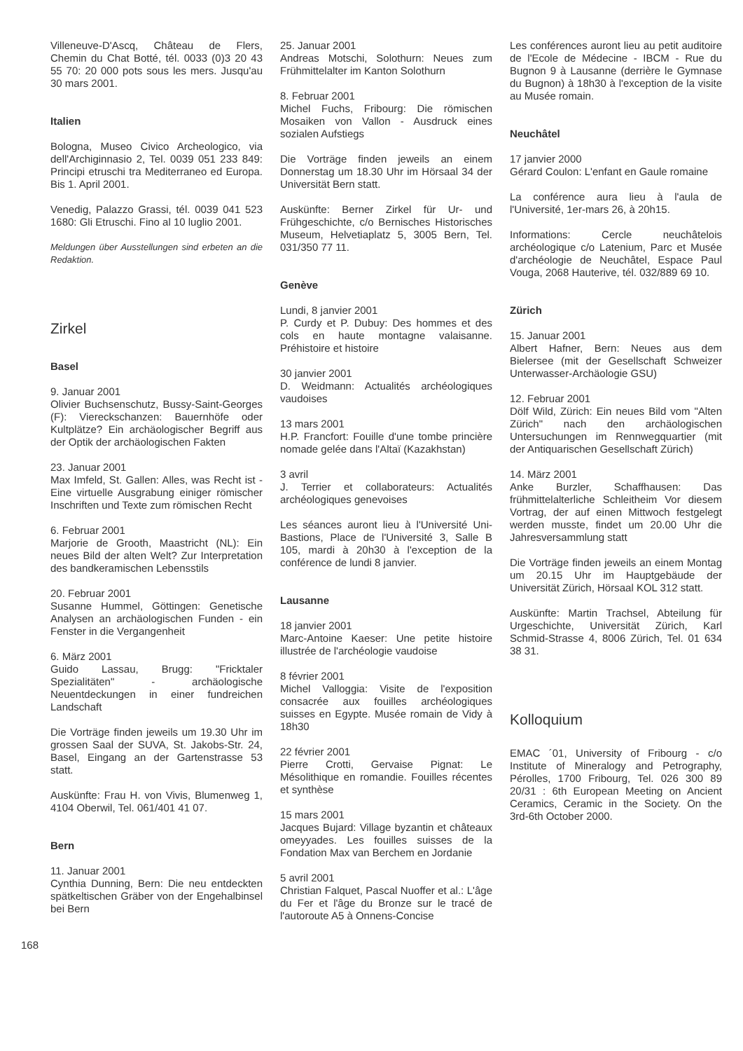Villeneuve-D'Ascq, Château de Flers, Chemin du Chat Botté, tél. 0033 (0)3 20 43 55 70: 20 000 pots sous les mers. Jusqu'au 30 mars 2001.
Italien
Bologna, Museo Civico Archeologico, via dell'Archiginnasio 2, Tel. 0039 051 233 849: Principi etruschi tra Mediterraneo ed Europa. Bis 1. April 2001.
Venedig, Palazzo Grassi, tél. 0039 041 523 1680: Gli Etruschi. Fino al 10 luglio 2001.
Meldungen über Ausstellungen sind erbeten an die Redaktion.
Zirkel
Basel
9. Januar 2001
Olivier Buchsenschutz, Bussy-Saint-Georges (F): Viereckschanzen: Bauernhöfe oder Kultplätze? Ein archäologischer Begriff aus der Optik der archäologischen Fakten
23. Januar 2001
Max Imfeld, St. Gallen: Alles, was Recht ist - Eine virtuelle Ausgrabung einiger römischer Inschriften und Texte zum römischen Recht
6. Februar 2001
Marjorie de Grooth, Maastricht (NL): Ein neues Bild der alten Welt? Zur Interpretation des bandkeramischen Lebensstils
20. Februar 2001
Susanne Hummel, Göttingen: Genetische Analysen an archäologischen Funden - ein Fenster in die Vergangenheit
6. März 2001
Guido Lassau, Brugg: "Fricktaler Spezialitäten" - archäologische Neuentdeckungen in einer fundreichen Landschaft
Die Vorträge finden jeweils um 19.30 Uhr im grossen Saal der SUVA, St. Jakobs-Str. 24, Basel, Eingang an der Gartenstrasse 53 statt.
Auskünfte: Frau H. von Vivis, Blumenweg 1, 4104 Oberwil, Tel. 061/401 41 07.
Bern
11. Januar 2001
Cynthia Dunning, Bern: Die neu entdeckten spätkeltischen Gräber von der Engehalbinsel bei Bern
25. Januar 2001
Andreas Motschi, Solothurn: Neues zum Frühmittelalter im Kanton Solothurn
8. Februar 2001
Michel Fuchs, Fribourg: Die römischen Mosaiken von Vallon - Ausdruck eines sozialen Aufstiegs
Die Vorträge finden jeweils an einem Donnerstag um 18.30 Uhr im Hörsaal 34 der Universität Bern statt.
Auskünfte: Berner Zirkel für Ur- und Frühgeschichte, c/o Bernisches Historisches Museum, Helvetiaplatz 5, 3005 Bern, Tel. 031/350 77 11.
Genève
Lundi, 8 janvier 2001
P. Curdy et P. Dubuy: Des hommes et des cols en haute montagne valaisanne. Préhistoire et histoire
30 janvier 2001
D. Weidmann: Actualités archéologiques vaudoises
13 mars 2001
H.P. Francfort: Fouille d'une tombe princière nomade gelée dans l'Altaï (Kazakhstan)
3 avril
J. Terrier et collaborateurs: Actualités archéologiques genevoises
Les séances auront lieu à l'Université Uni-Bastions, Place de l'Université 3, Salle B 105, mardi à 20h30 à l'exception de la conférence de lundi 8 janvier.
Lausanne
18 janvier 2001
Marc-Antoine Kaeser: Une petite histoire illustrée de l'archéologie vaudoise
8 février 2001
Michel Valloggia: Visite de l'exposition consacrée aux fouilles archéologiques suisses en Egypte. Musée romain de Vidy à 18h30
22 février 2001
Pierre Crotti, Gervaise Pignat: Le Mésolithique en romandie. Fouilles récentes et synthèse
15 mars 2001
Jacques Bujard: Village byzantin et châteaux omeyyades. Les fouilles suisses de la Fondation Max van Berchem en Jordanie
5 avril 2001
Christian Falquet, Pascal Nuoffer et al.: L'âge du Fer et l'âge du Bronze sur le tracé de l'autoroute A5 à Onnens-Concise
Les conférences auront lieu au petit auditoire de l'Ecole de Médecine - IBCM - Rue du Bugnon 9 à Lausanne (derrière le Gymnase du Bugnon) à 18h30 à l'exception de la visite au Musée romain.
Neuchâtel
17 janvier 2000
Gérard Coulon: L'enfant en Gaule romaine
La conférence aura lieu à l'aula de l'Université, 1er-mars 26, à 20h15.
Informations: Cercle neuchâtelois archéologique c/o Latenium, Parc et Musée d'archéologie de Neuchâtel, Espace Paul Vouga, 2068 Hauterive, tél. 032/889 69 10.
Zürich
15. Januar 2001
Albert Hafner, Bern: Neues aus dem Bielersee (mit der Gesellschaft Schweizer Unterwasser-Archäologie GSU)
12. Februar 2001
Dölf Wild, Zürich: Ein neues Bild vom "Alten Zürich" nach den archäologischen Untersuchungen im Rennwegquartier (mit der Antiquarischen Gesellschaft Zürich)
14. März 2001
Anke Burzler, Schaffhausen: Das frühmittelalterliche Schleitheim Vor diesem Vortrag, der auf einen Mittwoch festgelegt werden musste, findet um 20.00 Uhr die Jahresversammlung statt
Die Vorträge finden jeweils an einem Montag um 20.15 Uhr im Hauptgebäude der Universität Zürich, Hörsaal KOL 312 statt.
Auskünfte: Martin Trachsel, Abteilung für Urgeschichte, Universität Zürich, Karl Schmid-Strasse 4, 8006 Zürich, Tel. 01 634 38 31.
Kolloquium
EMAC ´01, University of Fribourg - c/o Institute of Mineralogy and Petrography, Pérolles, 1700 Fribourg, Tel. 026 300 89 20/31 : 6th European Meeting on Ancient Ceramics, Ceramic in the Society. On the 3rd-6th October 2000.
168